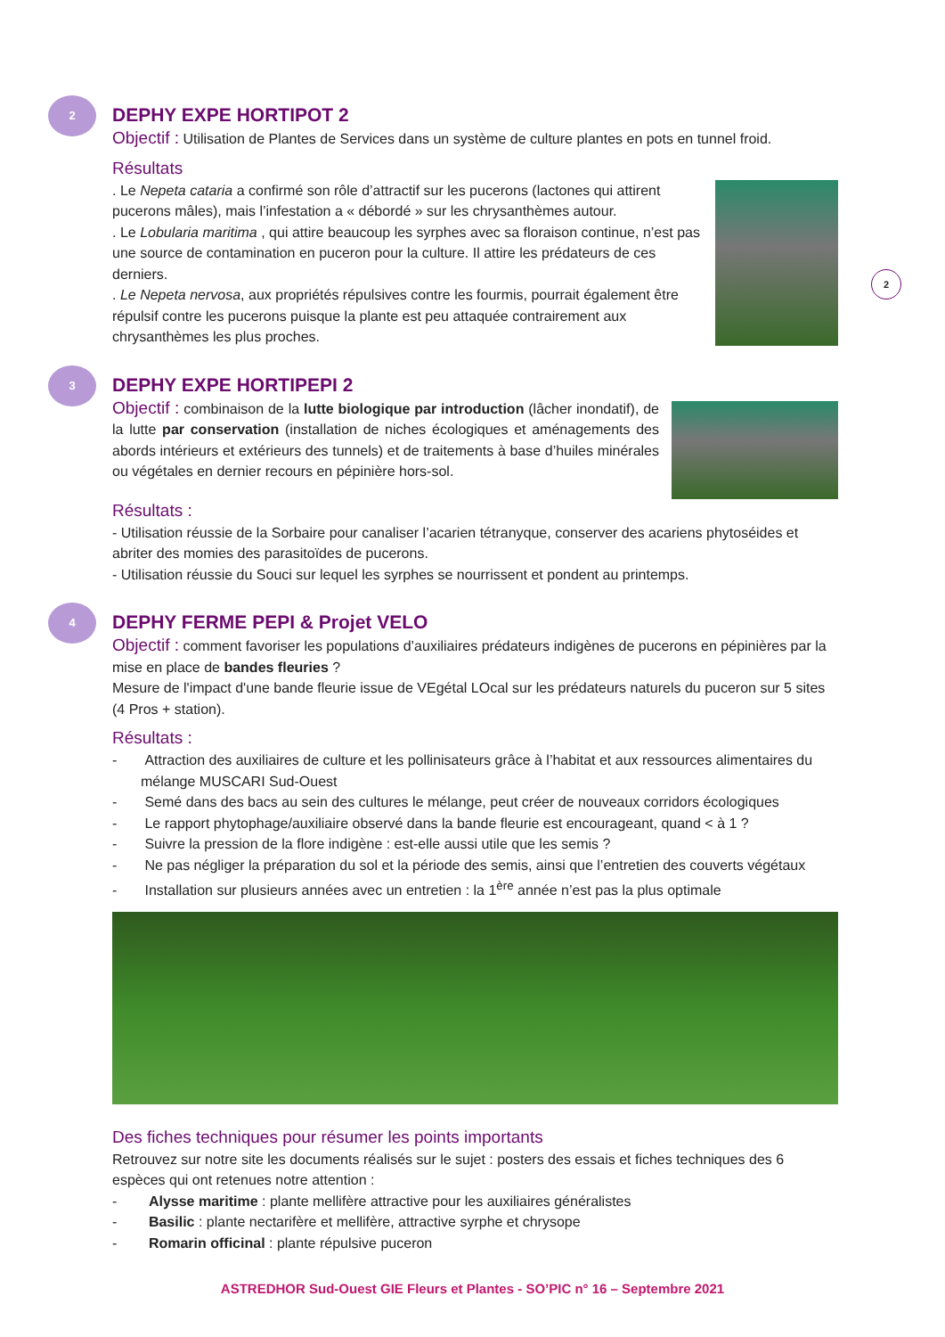2
2
DEPHY EXPE HORTIPOT 2
Objectif : Utilisation de Plantes de Services dans un système de culture plantes en pots en tunnel froid.
Résultats
. Le Nepeta cataria a confirmé son rôle d’attractif sur les pucerons (lactones qui attirent pucerons mâles), mais l’infestation a « débordé » sur les chrysanthèmes autour.
. Le Lobularia maritima , qui attire beaucoup les syrphes avec sa floraison continue, n’est pas une source de contamination en puceron pour la culture. Il attire les prédateurs de ces derniers.
. Le Nepeta nervosa, aux propriétés répulsives contre les fourmis, pourrait également être répulsif contre les pucerons puisque la plante est peu attaquée contrairement aux chrysanthèmes les plus proches.
3
DEPHY EXPE HORTIPEPI 2
Objectif : combinaison de la lutte biologique par introduction (lâcher inondatif), de la lutte par conservation (installation de niches écologiques et aménagements des abords intérieurs et extérieurs des tunnels) et de traitements à base d’huiles minérales ou végétales en dernier recours en pépinière hors-sol.
Résultats :
- Utilisation réussie de la Sorbaire pour canaliser l’acarien tétranyque, conserver des acariens phytoséides et abriter des momies des parasitoïdes de pucerons.
- Utilisation réussie du Souci sur lequel les syrphes se nourrissent et pondent au printemps.
4
DEPHY FERME PEPI & Projet VELO
Objectif : comment favoriser les populations d’auxiliaires prédateurs indigènes de pucerons en pépinières par la mise en place de bandes fleuries ?
Mesure de l'impact d'une bande fleurie issue de VEgétal LOcal sur les prédateurs naturels du puceron sur 5 sites (4 Pros + station).
Résultats :
- Attraction des auxiliaires de culture et les pollinisateurs grâce à l’habitat et aux ressources alimentaires du mélange MUSCARI Sud-Ouest
- Semé dans des bacs au sein des cultures le mélange, peut créer de nouveaux corridors écologiques
- Le rapport phytophage/auxiliaire observé dans la bande fleurie est encourageant, quand < à 1 ?
- Suivre la pression de la flore indigène : est-elle aussi utile que les semis ?
- Ne pas négliger la préparation du sol et la période des semis, ainsi que l’entretien des couverts végétaux
- Installation sur plusieurs années avec un entretien : la 1<sup>ère</sup> année n’est pas la plus optimale
Des fiches techniques pour résumer les points importants
Retrouvez sur notre site les documents réalisés sur le sujet : posters des essais et fiches techniques des 6 espèces qui ont retenues notre attention :
- Alysse maritime : plante mellifère attractive pour les auxiliaires généralistes
- Basilic : plante nectarifère et mellifère, attractive syrphe et chrysope
- Romarin officinal : plante répulsive puceron
ASTREDHOR Sud-Ouest GIE Fleurs et Plantes - SO’PIC n° 16 – Septembre 2021